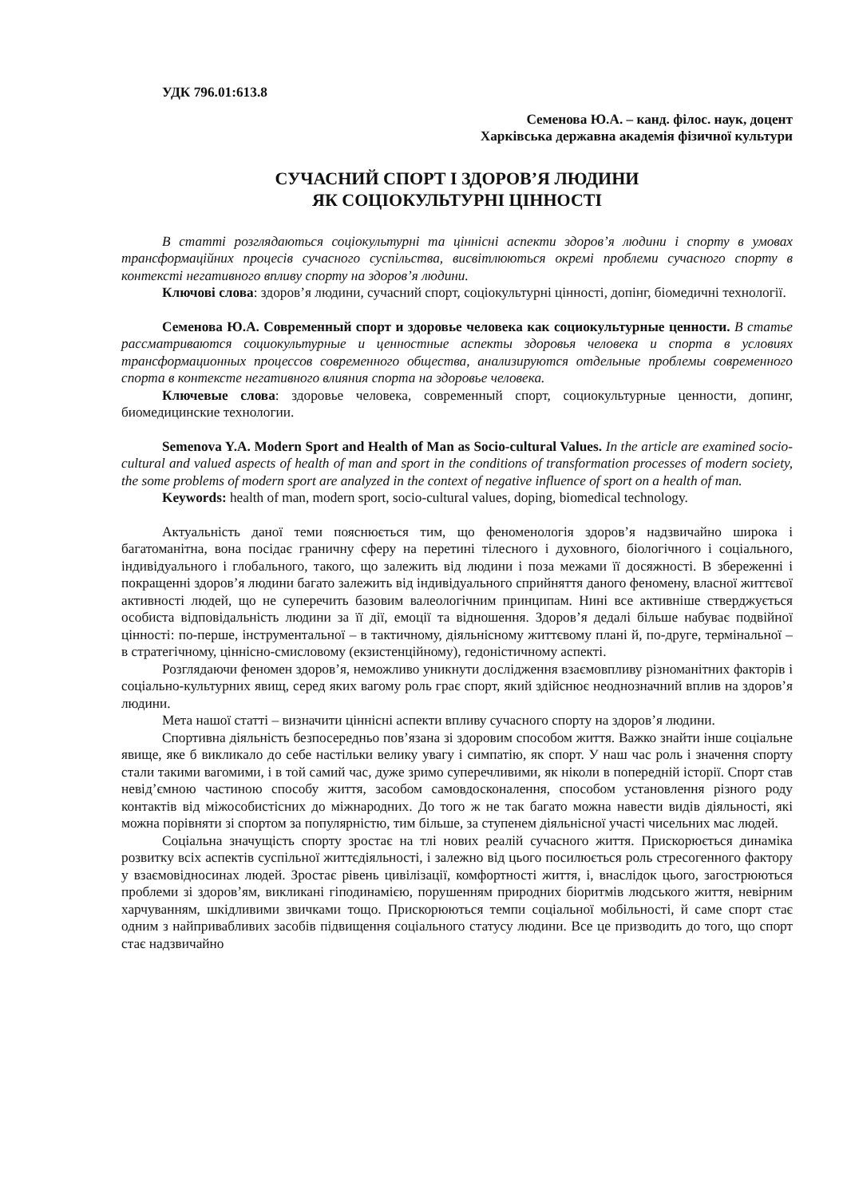УДК 796.01:613.8
Семенова Ю.А. – канд. філос. наук, доцент
Харківська державна академія фізичної культури
СУЧАСНИЙ СПОРТ І ЗДОРОВ’Я ЛЮДИНИ
ЯК СОЦІОКУЛЬТУРНІ ЦІННОСТІ
В статті розглядаються соціокультурні та ціннісні аспекти здоров’я людини і спорту в умовах трансформаційних процесів сучасного суспільства, висвітлюються окремі проблеми сучасного спорту в контексті негативного впливу спорту на здоров’я людини.
Ключові слова: здоров’я людини, сучасний спорт, соціокультурні цінності, допінг, біомедичні технології.
Семенова Ю.А. Современный спорт и здоровье человека как социокультурные ценности. В статье рассматриваются социокультурные и ценностные аспекты здоровья человека и спорта в условиях трансформационных процессов современного общества, анализируются отдельные проблемы современного спорта в контексте негативного влияния спорта на здоровье человека.
Ключевые слова: здоровье человека, современный спорт, социокультурные ценности, допинг, биомедицинские технологии.
Semenova Y.A. Modern Sport and Health of Man as Socio-cultural Values. In the article are examined socio-cultural and valued aspects of health of man and sport in the conditions of transformation processes of modern society, the some problems of modern sport are analyzed in the context of negative influence of sport on a health of man.
Keywords: health of man, modern sport, socio-cultural values, doping, biomedical technology.
Актуальність даної теми пояснюється тим, що феноменологія здоров’я надзвичайно широка і багатоманітна, вона посідає граничну сферу на перетині тілесного і духовного, біологічного і соціального, індивідуального і глобального, такого, що залежить від людини і поза межами її досяжності. В збереженні і покращенні здоров’я людини багато залежить від індивідуального сприйняття даного феномену, власної життєвої активності людей, що не суперечить базовим валеологічним принципам. Нині все активніше стверджується особиста відповідальність людини за її дії, емоції та відношення. Здоров’я дедалі більше набуває подвійної цінності: по-перше, інструментальної – в тактичному, діяльнісному життєвому плані й, по-друге, термінальної – в стратегічному, ціннісно-смисловому (екзистенційному), гедоністичному аспекті.
Розглядаючи феномен здоров’я, неможливо уникнути дослідження взаємовпливу різноманітних факторів і соціально-культурних явищ, серед яких вагому роль грає спорт, який здійснює неоднозначний вплив на здоров’я людини.
Мета нашої статті – визначити ціннісні аспекти впливу сучасного спорту на здоров’я людини.
Спортивна діяльність безпосередньо пов’язана зі здоровим способом життя. Важко знайти інше соціальне явище, яке б викликало до себе настільки велику увагу і симпатію, як спорт. У наш час роль і значення спорту стали такими вагомими, і в той самий час, дуже зримо суперечливими, як ніколи в попередній історії. Спорт став невід’ємною частиною способу життя, засобом самовдосконалення, способом установлення різного роду контактів від міжособистісних до міжнародних. До того ж не так багато можна навести видів діяльності, які можна порівняти зі спортом за популярністю, тим більше, за ступенем діяльнісної участі чисельних мас людей.
Соціальна значущість спорту зростає на тлі нових реалій сучасного життя. Прискорюється динаміка розвитку всіх аспектів суспільної життєдіяльності, і залежно від цього посилюється роль стресогенного фактору у взаємовідносинах людей. Зростає рівень цивілізації, комфортності життя, і, внаслідок цього, загострюються проблеми зі здоров’ям, викликані гіподинамією, порушенням природних біоритмів людського життя, невірним харчуванням, шкідливими звичками тощо. Прискорюються темпи соціальної мобільності, й саме спорт стає одним з найпривабливих засобів підвищення соціального статусу людини. Все це призводить до того, що спорт стає надзвичайно